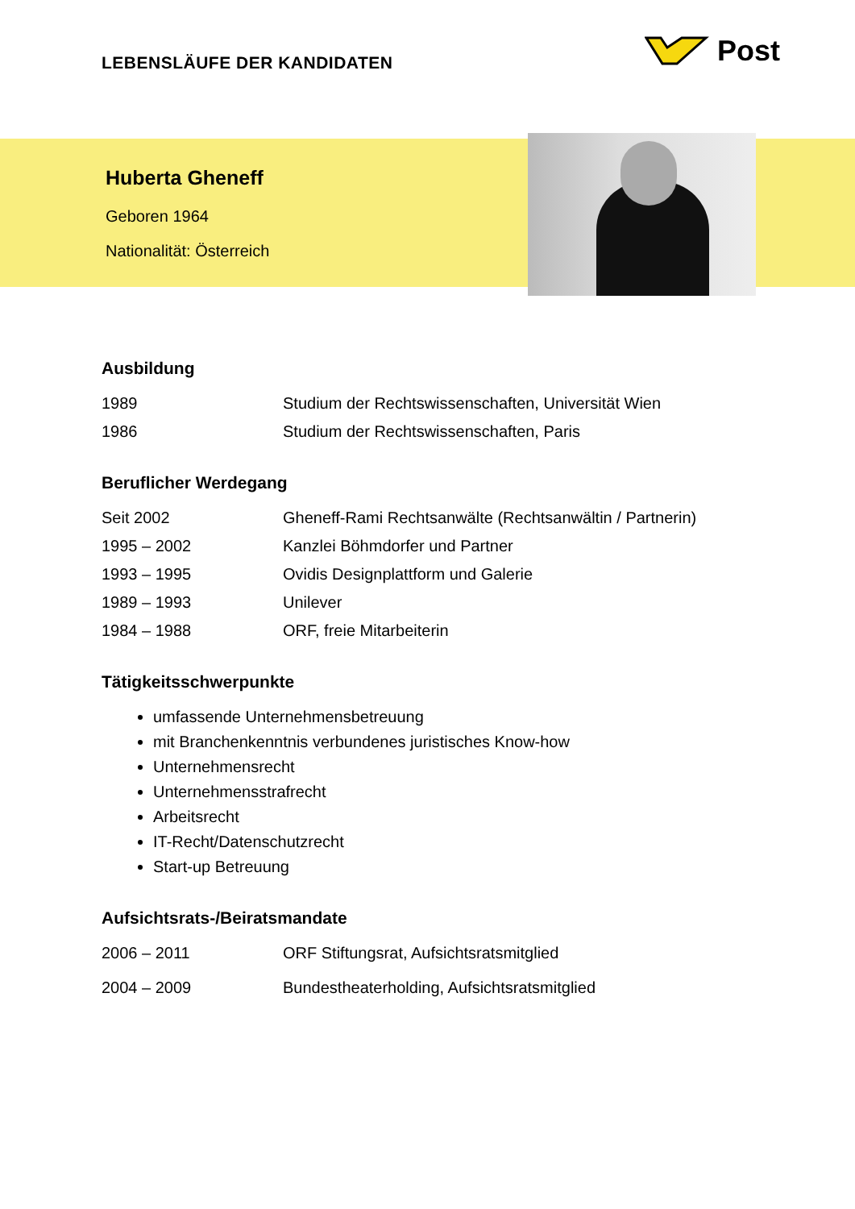LEBENSLÄUFE DER KANDIDATEN
Post
Huberta Gheneff
Geboren 1964
Nationalität: Österreich
Ausbildung
1989 Studium der Rechtswissenschaften, Universität Wien
1986 Studium der Rechtswissenschaften, Paris
Beruflicher Werdegang
Seit 2002 Gheneff-Rami Rechtsanwälte (Rechtsanwältin / Partnerin)
1995 – 2002 Kanzlei Böhmdorfer und Partner
1993 – 1995 Ovidis Designplattform und Galerie
1989 – 1993 Unilever
1984 – 1988 ORF, freie Mitarbeiterin
Tätigkeitsschwerpunkte
umfassende Unternehmensbetreuung
mit Branchenkenntnis verbundenes juristisches Know-how
Unternehmensrecht
Unternehmensstrafrecht
Arbeitsrecht
IT-Recht/Datenschutzrecht
Start-up Betreuung
Aufsichtsrats-/Beiratsmandate
2006 – 2011 ORF Stiftungsrat, Aufsichtsratsmitglied
2004 – 2009 Bundestheaterholding, Aufsichtsratsmitglied